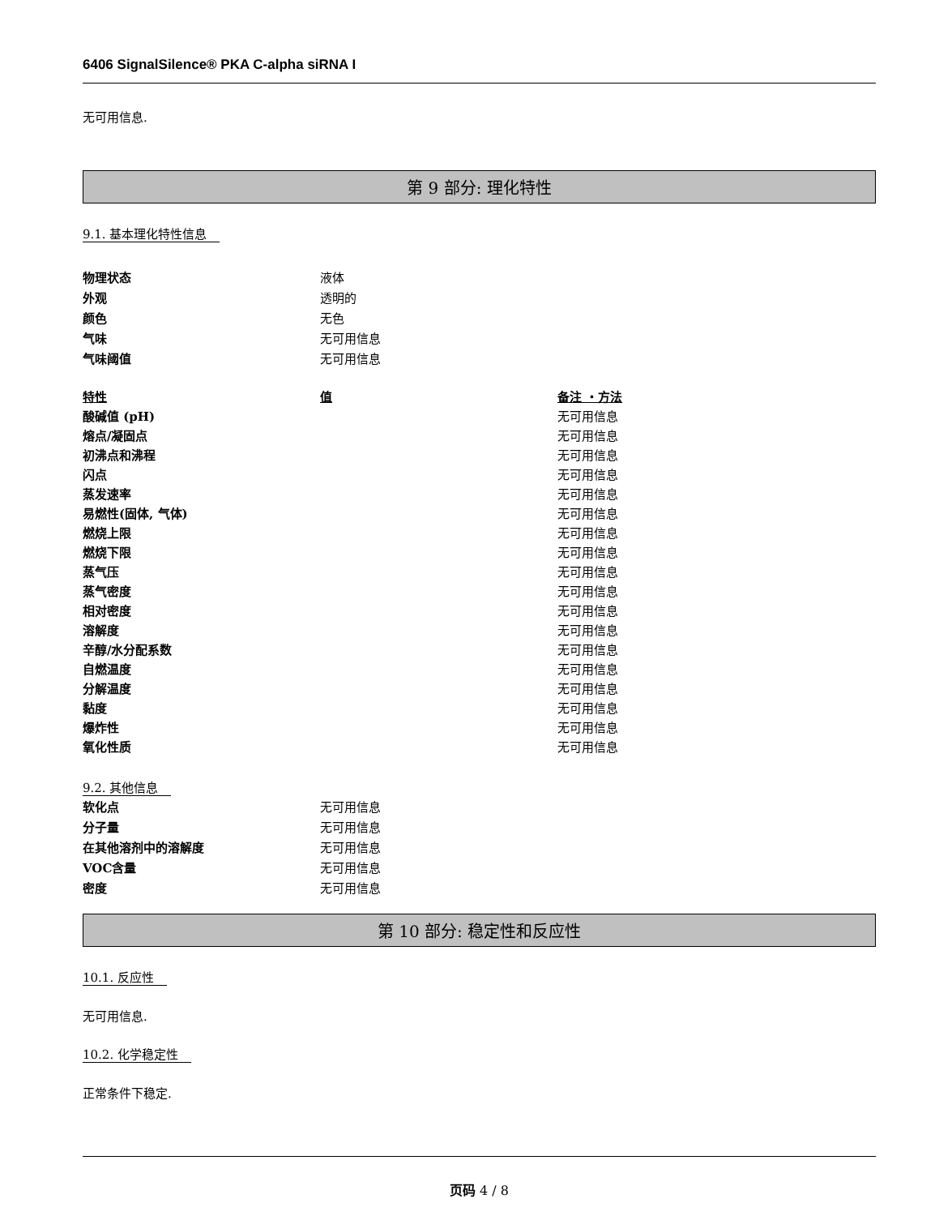6406 SignalSilence® PKA C-alpha siRNA I
无可用信息.
第 9 部分: 理化特性
9.1. 基本理化特性信息
| 物理状态 | 液体 |
| 外观 | 透明的 |
| 颜色 | 无色 |
| 气味 | 无可用信息 |
| 气味阈值 | 无可用信息 |
| 特性 | 值 | 备注 ・方法 |
| --- | --- | --- |
| 酸碱值 (pH) | | 无可用信息 |
| 熔点/凝固点 | | 无可用信息 |
| 初沸点和沸程 | | 无可用信息 |
| 闪点 | | 无可用信息 |
| 蒸发速率 | | 无可用信息 |
| 易燃性(固体, 气体) | | 无可用信息 |
| 燃烧上限 | | 无可用信息 |
| 燃烧下限 | | 无可用信息 |
| 蒸气压 | | 无可用信息 |
| 蒸气密度 | | 无可用信息 |
| 相对密度 | | 无可用信息 |
| 溶解度 | | 无可用信息 |
| 辛醇/水分配系数 | | 无可用信息 |
| 自燃温度 | | 无可用信息 |
| 分解温度 | | 无可用信息 |
| 黏度 | | 无可用信息 |
| 爆炸性 | | 无可用信息 |
| 氧化性质 | | 无可用信息 |
9.2. 其他信息
| 软化点 | 无可用信息 |
| 分子量 | 无可用信息 |
| 在其他溶剂中的溶解度 | 无可用信息 |
| VOC含量 | 无可用信息 |
| 密度 | 无可用信息 |
第 10 部分: 稳定性和反应性
10.1. 反应性
无可用信息.
10.2. 化学稳定性
正常条件下稳定.
页码 4 / 8